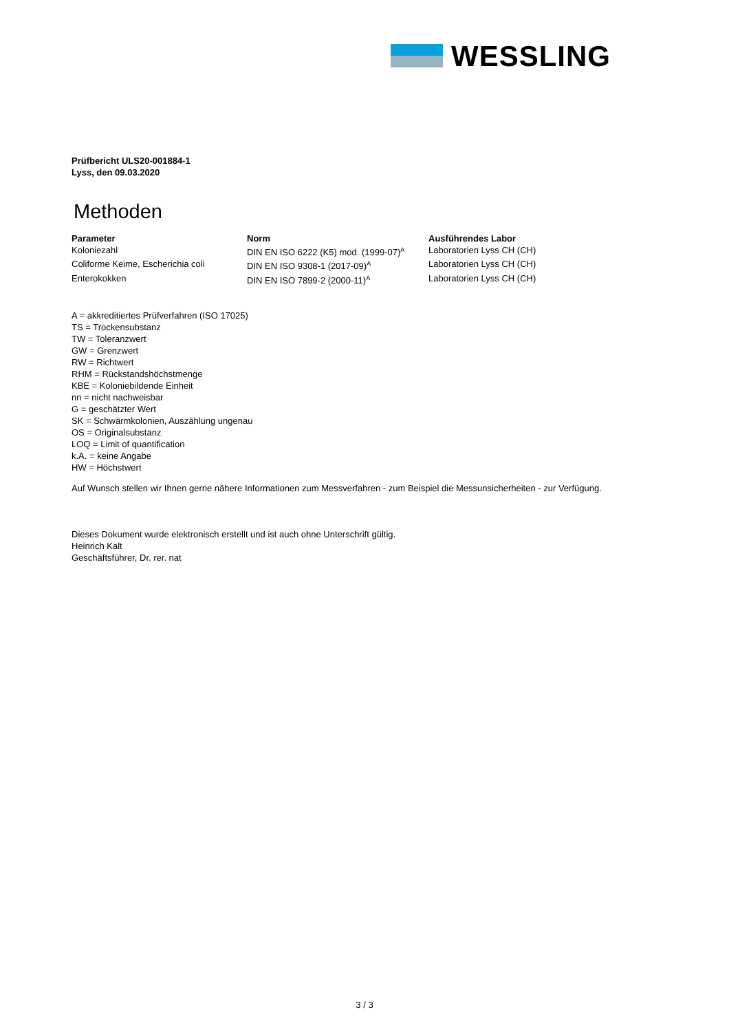WESSLING
Prüfbericht ULS20-001884-1
Lyss, den 09.03.2020
Methoden
| Parameter | Norm | Ausführendes Labor |
| --- | --- | --- |
| Koloniezahl | DIN EN ISO 6222 (K5) mod. (1999-07)<sup>A</sup> | Laboratorien Lyss CH (CH) |
| Coliforme Keime, Escherichia coli | DIN EN ISO 9308-1 (2017-09)<sup>A</sup> | Laboratorien Lyss CH (CH) |
| Enterokokken | DIN EN ISO 7899-2 (2000-11)<sup>A</sup> | Laboratorien Lyss CH (CH) |
A = akkreditiertes Prüfverfahren (ISO 17025)
TS = Trockensubstanz
TW = Toleranzwert
GW = Grenzwert
RW = Richtwert
RHM = Rückstandshöchstmenge
KBE = Koloniebildende Einheit
nn = nicht nachweisbar
G = geschätzter Wert
SK = Schwärmkolonien, Auszählung ungenau
OS = Originalsubstanz
LOQ = Limit of quantification
k.A. = keine Angabe
HW = Höchstwert
Auf Wunsch stellen wir Ihnen gerne nähere Informationen zum Messverfahren - zum Beispiel die Messunsicherheiten - zur Verfügung.
Dieses Dokument wurde elektronisch erstellt und ist auch ohne Unterschrift gültig.
Heinrich Kalt
Geschäftsführer, Dr. rer. nat
3 / 3